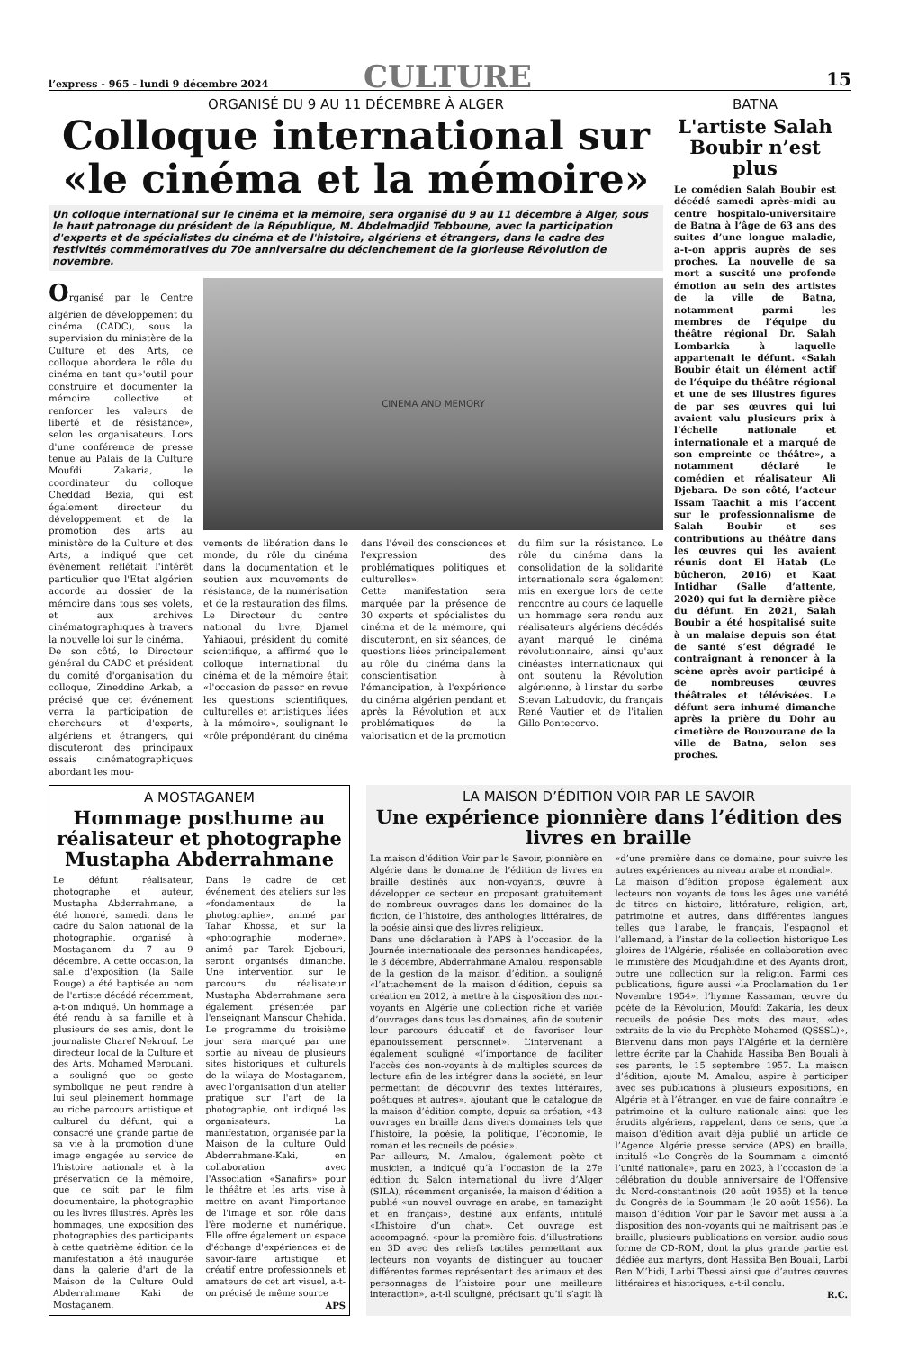l’express - 965 - lundi 9 décembre 2024
CULTURE
15
ORGANISÉ DU 9 AU 11 DÉCEMBRE À ALGER
Colloque international sur «le cinéma et la mémoire»
Un colloque international sur le cinéma et la mémoire, sera organisé du 9 au 11 décembre à Alger, sous le haut patronage du président de la République, M. Abdelmadjid Tebboune, avec la participation d'experts et de spécialistes du cinéma et de l'histoire, algériens et étrangers, dans le cadre des festivités commémoratives du 70e anniversaire du déclenchement de la glorieuse Révolution de novembre.
Organisé par le Centre algérien de développement du cinéma (CADC), sous la supervision du ministère de la Culture et des Arts, ce colloque abordera le rôle du cinéma en tant qu»'outil pour construire et documenter la mémoire collective et renforcer les valeurs de liberté et de résistance», selon les organisateurs. Lors d'une conférence de presse tenue au Palais de la Culture Moufdi Zakaria, le coordinateur du colloque Cheddad Bezia, qui est également directeur du développement et de la promotion des arts au ministère de la Culture et des Arts, a indiqué que cet évènement reflétait l'intérêt particulier que l'Etat algérien accorde au dossier de la mémoire dans tous ses volets, et aux archives cinématographiques à travers la nouvelle loi sur le cinéma.
De son côté, le Directeur général du CADC et président du comité d'organisation du colloque, Zineddine Arkab, a précisé que cet événement verra la participation de chercheurs et d'experts, algériens et étrangers, qui discuteront des principaux essais cinématographiques abordant les mou-
CINEMA AND MEMORY
vements de libération dans le monde, du rôle du cinéma dans la documentation et le soutien aux mouvements de résistance, de la numérisation et de la restauration des films. Le Directeur du centre national du livre, Djamel Yahiaoui, président du comité scientifique, a affirmé que le colloque international du cinéma et de la mémoire était «l'occasion de passer en revue les questions scientifiques, culturelles et artistiques liées à la mémoire», soulignant le «rôle prépondérant du cinéma dans l'éveil des consciences et l'expression des problématiques politiques et culturelles».
Cette manifestation sera marquée par la présence de 30 experts et spécialistes du cinéma et de la mémoire, qui discuteront, en six séances, de questions liées principalement au rôle du cinéma dans la conscientisation à l'émancipation, à l'expérience du cinéma algérien pendant et après la Révolution et aux problématiques de la valorisation et de la promotion du film sur la résistance. Le rôle du cinéma dans la consolidation de la solidarité internationale sera également mis en exergue lors de cette rencontre au cours de laquelle un hommage sera rendu aux réalisateurs algériens décédés ayant marqué le cinéma révolutionnaire, ainsi qu'aux cinéastes internationaux qui ont soutenu la Révolution algérienne, à l'instar du serbe Stevan Labudovic, du français René Vautier et de l'italien Gillo Pontecorvo.
BATNA
L'artiste Salah Boubir n’est plus
Le comédien Salah Boubir est décédé samedi après-midi au centre hospitalo-universitaire de Batna à l’âge de 63 ans des suites d’une longue maladie, a-t-on appris auprès de ses proches. La nouvelle de sa mort a suscité une profonde émotion au sein des artistes de la ville de Batna, notamment parmi les membres de l’équipe du théâtre régional Dr. Salah Lombarkia à laquelle appartenait le défunt. «Salah Boubir était un élément actif de l’équipe du théâtre régional et une de ses illustres figures de par ses œuvres qui lui avaient valu plusieurs prix à l’échelle nationale et internationale et a marqué de son empreinte ce théâtre», a notamment déclaré le comédien et réalisateur Ali Djebara. De son côté, l’acteur Issam Taachit a mis l’accent sur le professionnalisme de Salah Boubir et ses contributions au théâtre dans les œuvres qui les avaient réunis dont El Hatab (Le bûcheron, 2016) et Kaat Intidhar (Salle d’attente, 2020) qui fut la dernière pièce du défunt. En 2021, Salah Boubir a été hospitalisé suite à un malaise depuis son état de santé s’est dégradé le contraignant à renoncer à la scène après avoir participé à de nombreuses œuvres théâtrales et télévisées. Le défunt sera inhumé dimanche après la prière du Dohr au cimetière de Bouzourane de la ville de Batna, selon ses proches.
A MOSTAGANEM
Hommage posthume au réalisateur et photographe Mustapha Abderrahmane
Le défunt réalisateur, photographe et auteur, Mustapha Abderrahmane, a été honoré, samedi, dans le cadre du Salon national de la photographie, organisé à Mostaganem du 7 au 9 décembre. A cette occasion, la salle d'exposition (la Salle Rouge) a été baptisée au nom de l'artiste décédé récemment, a-t-on indiqué. Un hommage a été rendu à sa famille et à plusieurs de ses amis, dont le journaliste Charef Nekrouf. Le directeur local de la Culture et des Arts, Mohamed Merouani, a souligné que ce geste symbolique ne peut rendre à lui seul pleinement hommage au riche parcours artistique et culturel du défunt, qui a consacré une grande partie de sa vie à la promotion d'une image engagée au service de l'histoire nationale et à la préservation de la mémoire, que ce soit par le film documentaire, la photographie ou les livres illustrés. Après les hommages, une exposition des photographies des participants à cette quatrième édition de la manifestation a été inaugurée dans la galerie d'art de la Maison de la Culture Ould Abderrahmane Kaki de Mostaganem.
Dans le cadre de cet événement, des ateliers sur les «fondamentaux de la photographie», animé par Tahar Khossa, et sur la «photographie moderne», animé par Tarek Djebouri, seront organisés dimanche. Une intervention sur le parcours du réalisateur Mustapha Abderrahmane sera également présentée par l'enseignant Mansour Chehida. Le programme du troisième jour sera marqué par une sortie au niveau de plusieurs sites historiques et culturels de la wilaya de Mostaganem, avec l'organisation d'un atelier pratique sur l'art de la photographie, ont indiqué les organisateurs. La manifestation, organisée par la Maison de la culture Ould Abderrahmane-Kaki, en collaboration avec l'Association «Sanafirs» pour le théâtre et les arts, vise à mettre en avant l'importance de l'image et son rôle dans l'ère moderne et numérique. Elle offre également un espace d'échange d'expériences et de savoir-faire artistique et créatif entre professionnels et amateurs de cet art visuel, a-t-on précisé de même source
APS
LA MAISON D’ÉDITION VOIR PAR LE SAVOIR
Une expérience pionnière dans l’édition des livres en braille
La maison d’édition Voir par le Savoir, pionnière en Algérie dans le domaine de l’édition de livres en braille destinés aux non-voyants, œuvre à développer ce secteur en proposant gratuitement de nombreux ouvrages dans les domaines de la fiction, de l’histoire, des anthologies littéraires, de la poésie ainsi que des livres religieux.
Dans une déclaration à l’APS à l’occasion de la Journée internationale des personnes handicapées, le 3 décembre, Abderrahmane Amalou, responsable de la gestion de la maison d’édition, a souligné «l’attachement de la maison d’édition, depuis sa création en 2012, à mettre à la disposition des non-voyants en Algérie une collection riche et variée d’ouvrages dans tous les domaines, afin de soutenir leur parcours éducatif et de favoriser leur épanouissement personnel». L’intervenant a également souligné «l’importance de faciliter l’accès des non-voyants à de multiples sources de lecture afin de les intégrer dans la société, en leur permettant de découvrir des textes littéraires, poétiques et autres», ajoutant que le catalogue de la maison d’édition compte, depuis sa création, «43 ouvrages en braille dans divers domaines tels que l’histoire, la poésie, la politique, l’économie, le roman et les recueils de poésie».
Par ailleurs, M. Amalou, également poète et musicien, a indiqué qu’à l’occasion de la 27e édition du Salon international du livre d’Alger (SILA), récemment organisée, la maison d’édition a publié «un nouvel ouvrage en arabe, en tamazight et en français», destiné aux enfants, intitulé «L’histoire d’un chat». Cet ouvrage est accompagné, «pour la première fois, d’illustrations en 3D avec des reliefs tactiles permettant aux lecteurs non voyants de distinguer au toucher différentes formes représentant des animaux et des personnages de l’histoire pour une meilleure interaction», a-t-il souligné, précisant qu’il s’agit là «d’une première dans ce domaine, pour suivre les autres expériences au niveau arabe et mondial».
La maison d’édition propose également aux lecteurs non voyants de tous les âges une variété de titres en histoire, littérature, religion, art, patrimoine et autres, dans différentes langues telles que l’arabe, le français, l’espagnol et l’allemand, à l’instar de la collection historique Les gloires de l’Algérie, réalisée en collaboration avec le ministère des Moudjahidine et des Ayants droit, outre une collection sur la religion. Parmi ces publications, figure aussi «la Proclamation du 1er Novembre 1954», l’hymne Kassaman, œuvre du poète de la Révolution, Moufdi Zakaria, les deux recueils de poésie Des mots, des maux, «des extraits de la vie du Prophète Mohamed (QSSSL)», Bienvenu dans mon pays l’Algérie et la dernière lettre écrite par la Chahida Hassiba Ben Bouali à ses parents, le 15 septembre 1957. La maison d’édition, ajoute M. Amalou, aspire à participer avec ses publications à plusieurs expositions, en Algérie et à l’étranger, en vue de faire connaître le patrimoine et la culture nationale ainsi que les érudits algériens, rappelant, dans ce sens, que la maison d’édition avait déjà publié un article de l’Agence Algérie presse service (APS) en braille, intitulé «Le Congrès de la Soummam a cimenté l’unité nationale», paru en 2023, à l’occasion de la célébration du double anniversaire de l’Offensive du Nord-constantinois (20 août 1955) et la tenue du Congrès de la Soummam (le 20 août 1956). La maison d’édition Voir par le Savoir met aussi à la disposition des non-voyants qui ne maîtrisent pas le braille, plusieurs publications en version audio sous forme de CD-ROM, dont la plus grande partie est dédiée aux martyrs, dont Hassiba Ben Bouali, Larbi Ben M’hidi, Larbi Tbessi ainsi que d’autres œuvres littéraires et historiques, a-t-il conclu.
R.C.